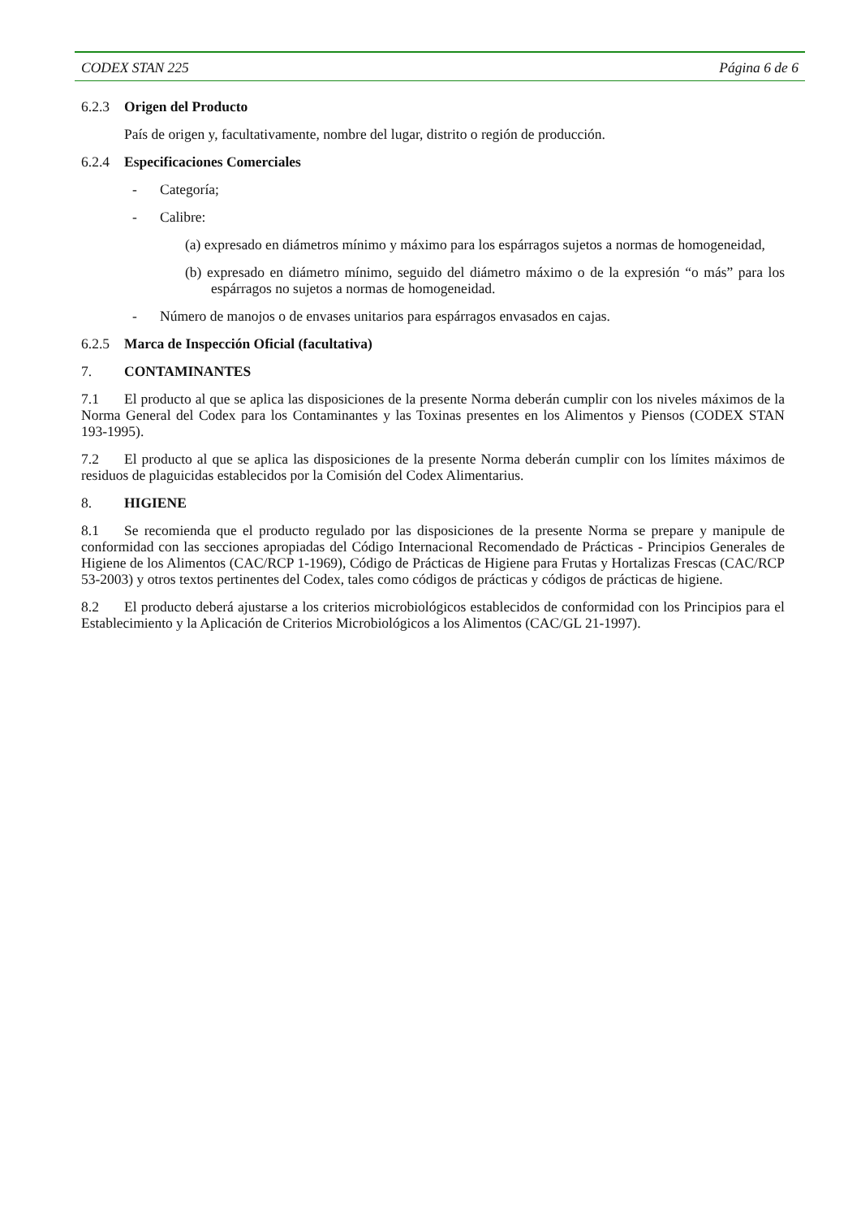CODEX STAN 225 Página 6 de 6
6.2.3 Origen del Producto
País de origen y, facultativamente, nombre del lugar, distrito o región de producción.
6.2.4 Especificaciones Comerciales
- Categoría;
- Calibre:
(a) expresado en diámetros mínimo y máximo para los espárragos sujetos a normas de homogeneidad,
(b) expresado en diámetro mínimo, seguido del diámetro máximo o de la expresión “o más” para los espárragos no sujetos a normas de homogeneidad.
- Número de manojos o de envases unitarios para espárragos envasados en cajas.
6.2.5 Marca de Inspección Oficial (facultativa)
7. CONTAMINANTES
7.1 El producto al que se aplica las disposiciones de la presente Norma deberán cumplir con los niveles máximos de la Norma General del Codex para los Contaminantes y las Toxinas presentes en los Alimentos y Piensos (CODEX STAN 193-1995).
7.2 El producto al que se aplica las disposiciones de la presente Norma deberán cumplir con los límites máximos de residuos de plaguicidas establecidos por la Comisión del Codex Alimentarius.
8. HIGIENE
8.1 Se recomienda que el producto regulado por las disposiciones de la presente Norma se prepare y manipule de conformidad con las secciones apropiadas del Código Internacional Recomendado de Prácticas - Principios Generales de Higiene de los Alimentos (CAC/RCP 1-1969), Código de Prácticas de Higiene para Frutas y Hortalizas Frescas (CAC/RCP 53-2003) y otros textos pertinentes del Codex, tales como códigos de prácticas y códigos de prácticas de higiene.
8.2 El producto deberá ajustarse a los criterios microbiológicos establecidos de conformidad con los Principios para el Establecimiento y la Aplicación de Criterios Microbiológicos a los Alimentos (CAC/GL 21-1997).